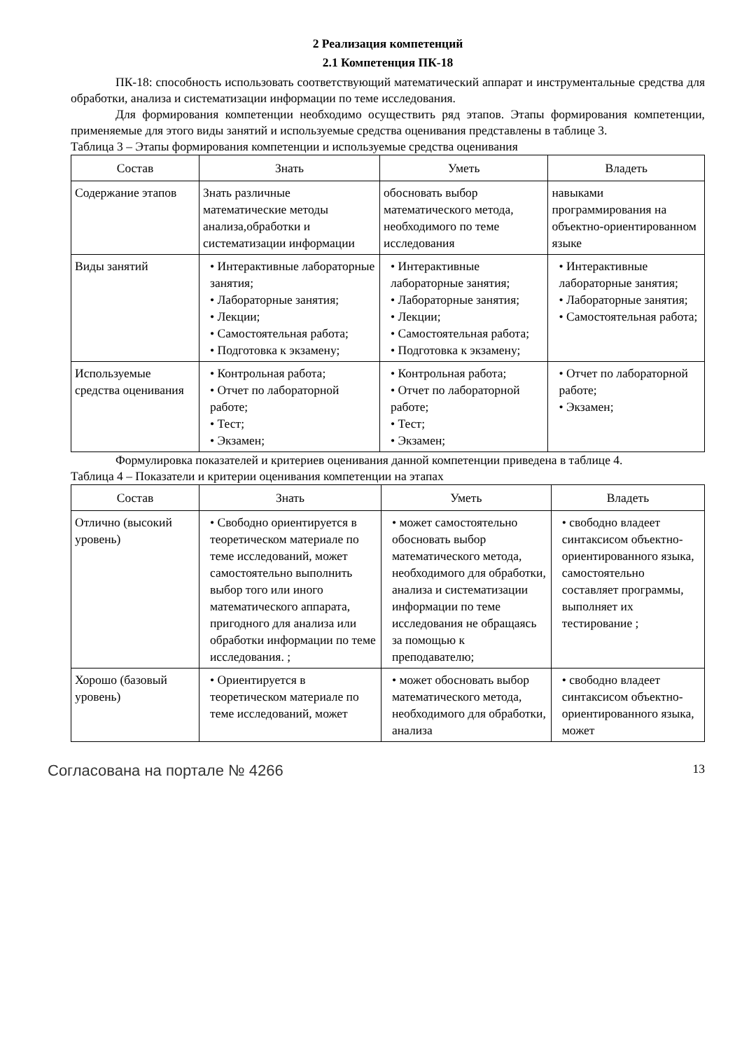2 Реализация компетенций
2.1 Компетенция ПК-18
ПК-18: способность использовать соответствующий математический аппарат и инструментальные средства для обработки, анализа и систематизации информации по теме исследования.
Для формирования компетенции необходимо осуществить ряд этапов. Этапы формирования компетенции, применяемые для этого виды занятий и используемые средства оценивания представлены в таблице 3.
Таблица 3 – Этапы формирования компетенции и используемые средства оценивания
| Состав | Знать | Уметь | Владеть |
| --- | --- | --- | --- |
| Содержание этапов | Знать различные математические методы анализа,обработки и систематизации информации | обосновать выбор математического метода, необходимого по теме исследования | навыками программирования на объектно-ориентированном языке |
| Виды занятий | • Интерактивные лабораторные занятия; • Лабораторные занятия; • Лекции; • Самостоятельная работа; • Подготовка к экзамену; | • Интерактивные лабораторные занятия; • Лабораторные занятия; • Лекции; • Самостоятельная работа; • Подготовка к экзамену; | • Интерактивные лабораторные занятия; • Лабораторные занятия; • Самостоятельная работа; |
| Используемые средства оценивания | • Контрольная работа; • Отчет по лабораторной работе; • Тест; • Экзамен; | • Контрольная работа; • Отчет по лабораторной работе; • Тест; • Экзамен; | • Отчет по лабораторной работе; • Экзамен; |
Формулировка показателей и критериев оценивания данной компетенции приведена в таблице 4.
Таблица 4 – Показатели и критерии оценивания компетенции на этапах
| Состав | Знать | Уметь | Владеть |
| --- | --- | --- | --- |
| Отлично (высокий уровень) | • Свободно ориентируется в теоретическом материале по теме исследований, может самостоятельно выполнить выбор того или иного математического аппарата, пригодного для анализа или обработки информации по теме исследования. ; | • может самостоятельно обосновать выбор математического метода, необходимого для обработки, анализа и систематизации информации по теме исследования не обращаясь за помощью к преподавателю; | • свободно владеет синтаксисом объектно-ориентированного языка, самостоятельно составляет программы, выполняет их тестирование ; |
| Хорошо (базовый уровень) | • Ориентируется в теоретическом материале по теме исследований, может | • может обосновать выбор математического метода, необходимого для обработки, анализа | • свободно владеет синтаксисом объектно-ориентированного языка, может |
Согласована на портале № 4266 13